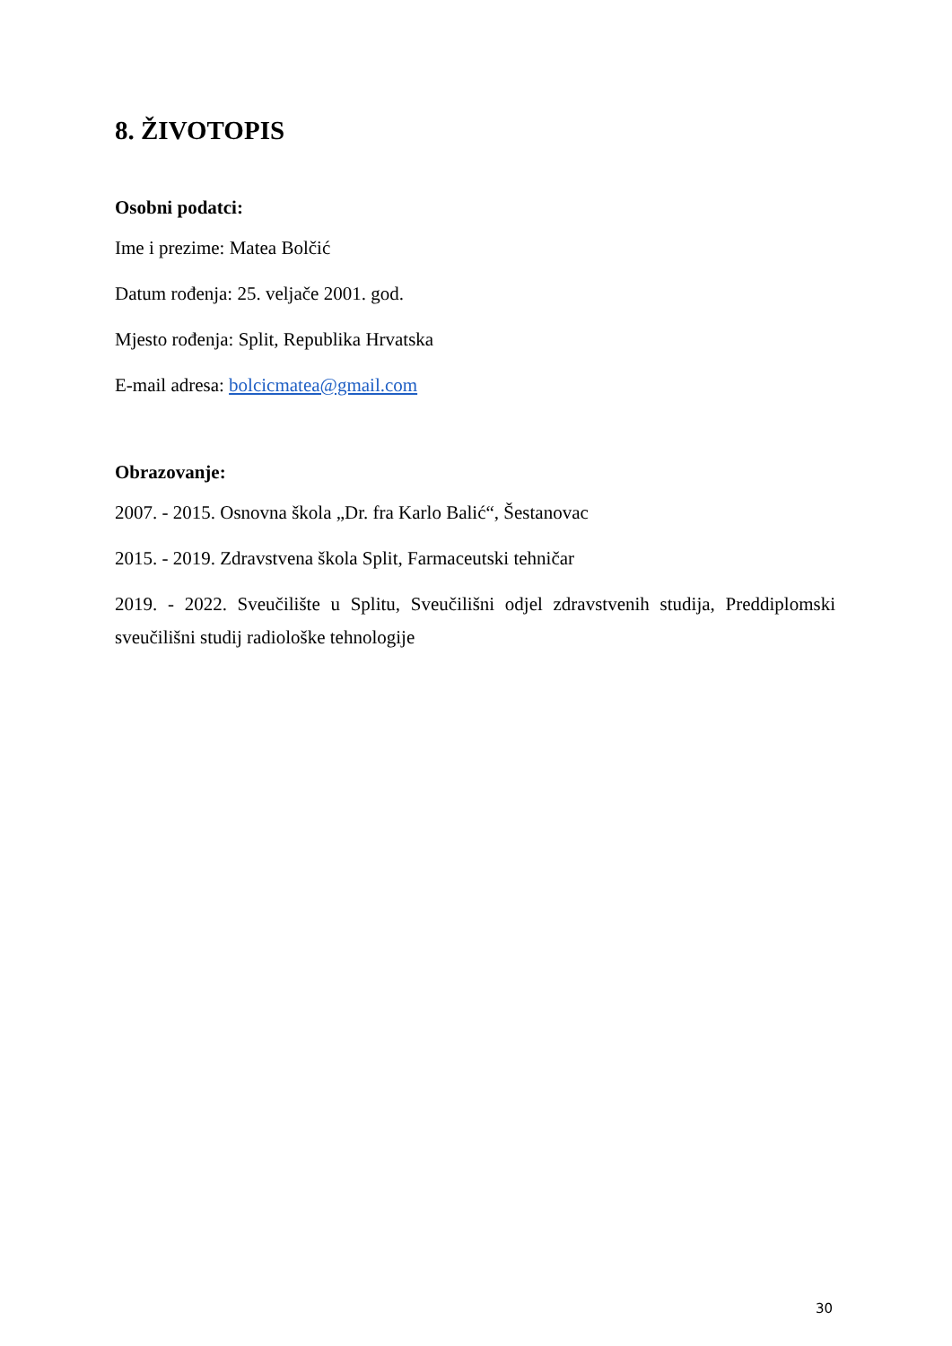8. ŽIVOTOPIS
Osobni podatci:
Ime i prezime: Matea Bolčić
Datum rođenja: 25. veljače 2001. god.
Mjesto rođenja: Split, Republika Hrvatska
E-mail adresa: bolcicmatea@gmail.com
Obrazovanje:
2007. - 2015. Osnovna škola „Dr. fra Karlo Balić“, Šestanovac
2015. - 2019. Zdravstvena škola Split, Farmaceutski tehničar
2019. - 2022. Sveučilište u Splitu, Sveučilišni odjel zdravstvenih studija, Preddiplomski sveučilišni studij radiološke tehnologije
30